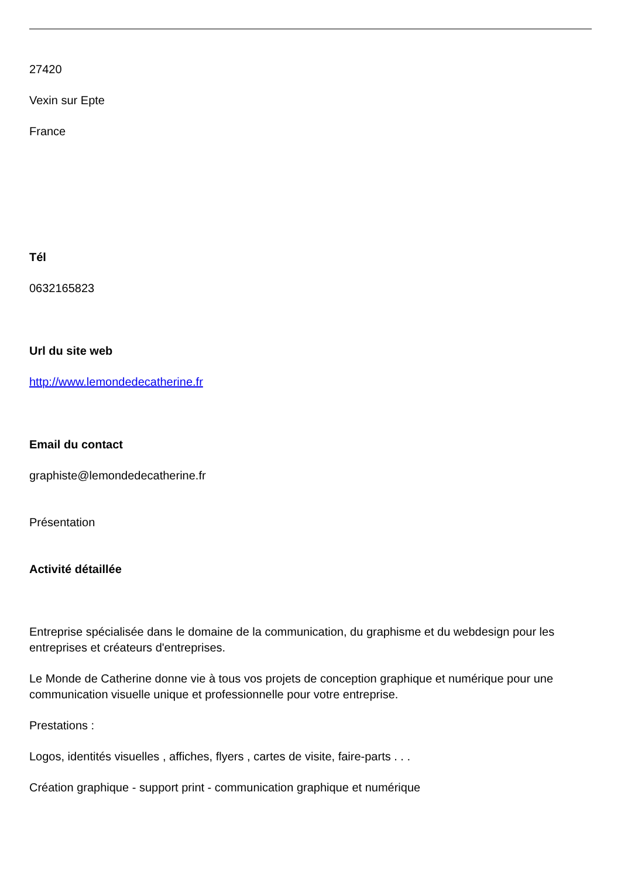27420
Vexin sur Epte
France
Tél
0632165823
Url du site web
http://www.lemondedecatherine.fr
Email du contact
graphiste@lemondedecatherine.fr
Présentation
Activité détaillée
Entreprise spécialisée dans le domaine de la communication, du graphisme et du webdesign pour les entreprises et créateurs d'entreprises.
Le Monde de Catherine donne vie à tous vos projets de conception graphique et numérique pour une communication visuelle unique et professionnelle pour votre entreprise.
Prestations :
Logos, identités visuelles , affiches, flyers , cartes de visite, faire-parts . . .
Création graphique - support print - communication graphique et numérique